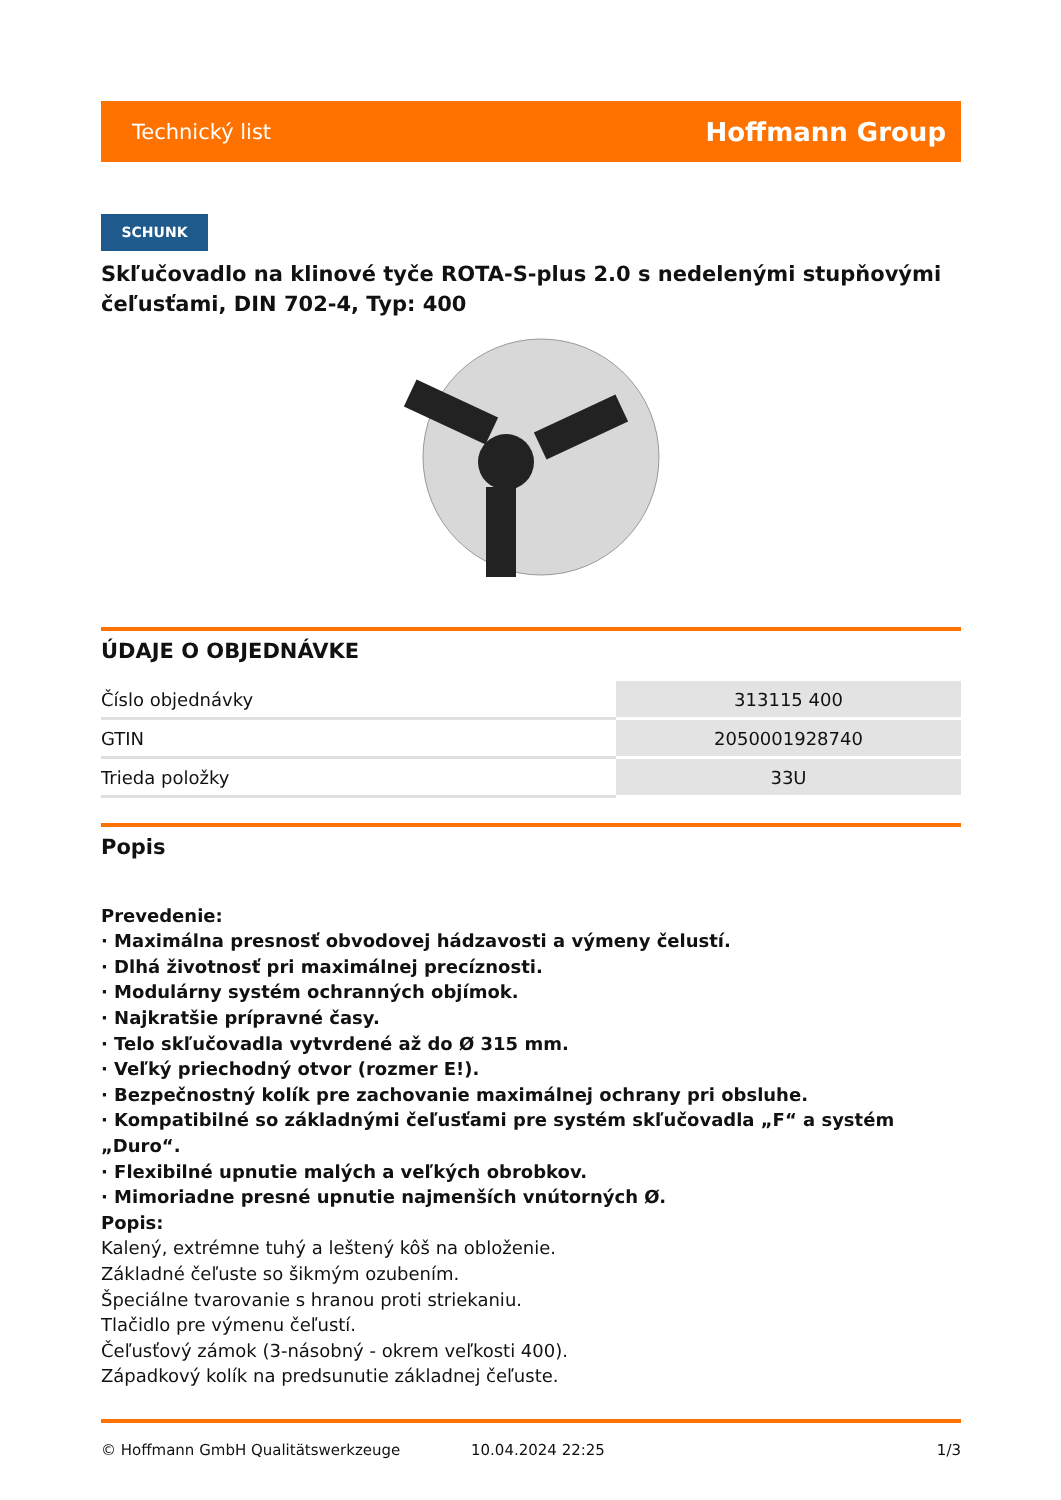Technický list Hoffmann Group
SCHUNK
Skľučovadlo na klinové tyče ROTA-S-plus 2.0 s nedelenými stupňovými čeľusťami, DIN 702-4, Typ: 400
ÚDAJE O OBJEDNÁVKE
| Číslo objednávky | 313115 400 |
| GTIN | 2050001928740 |
| Trieda položky | 33U |
Popis
Prevedenie:
· Maximálna presnosť obvodovej hádzavosti a výmeny čelustí.
· Dlhá životnosť pri maximálnej precíznosti.
· Modulárny systém ochranných objímok.
· Najkratšie prípravné časy.
· Telo skľučovadla vytvrdené až do Ø 315 mm.
· Veľký priechodný otvor (rozmer E!).
· Bezpečnostný kolík pre zachovanie maximálnej ochrany pri obsluhe.
· Kompatibilné so základnými čeľusťami pre systém skľučovadla „F“ a systém „Duro“.
· Flexibilné upnutie malých a veľkých obrobkov.
· Mimoriadne presné upnutie najmenších vnútorných Ø.
Popis:
Kalený, extrémne tuhý a leštený kôš na obloženie.
Základné čeľuste so šikmým ozubením.
Špeciálne tvarovanie s hranou proti striekaniu.
Tlačidlo pre výmenu čeľustí.
Čeľusťový zámok (3-násobný - okrem veľkosti 400).
Západkový kolík na predsunutie základnej čeľuste.
© Hoffmann GmbH Qualitätswerkzeuge 10.04.2024 22:25 1/3